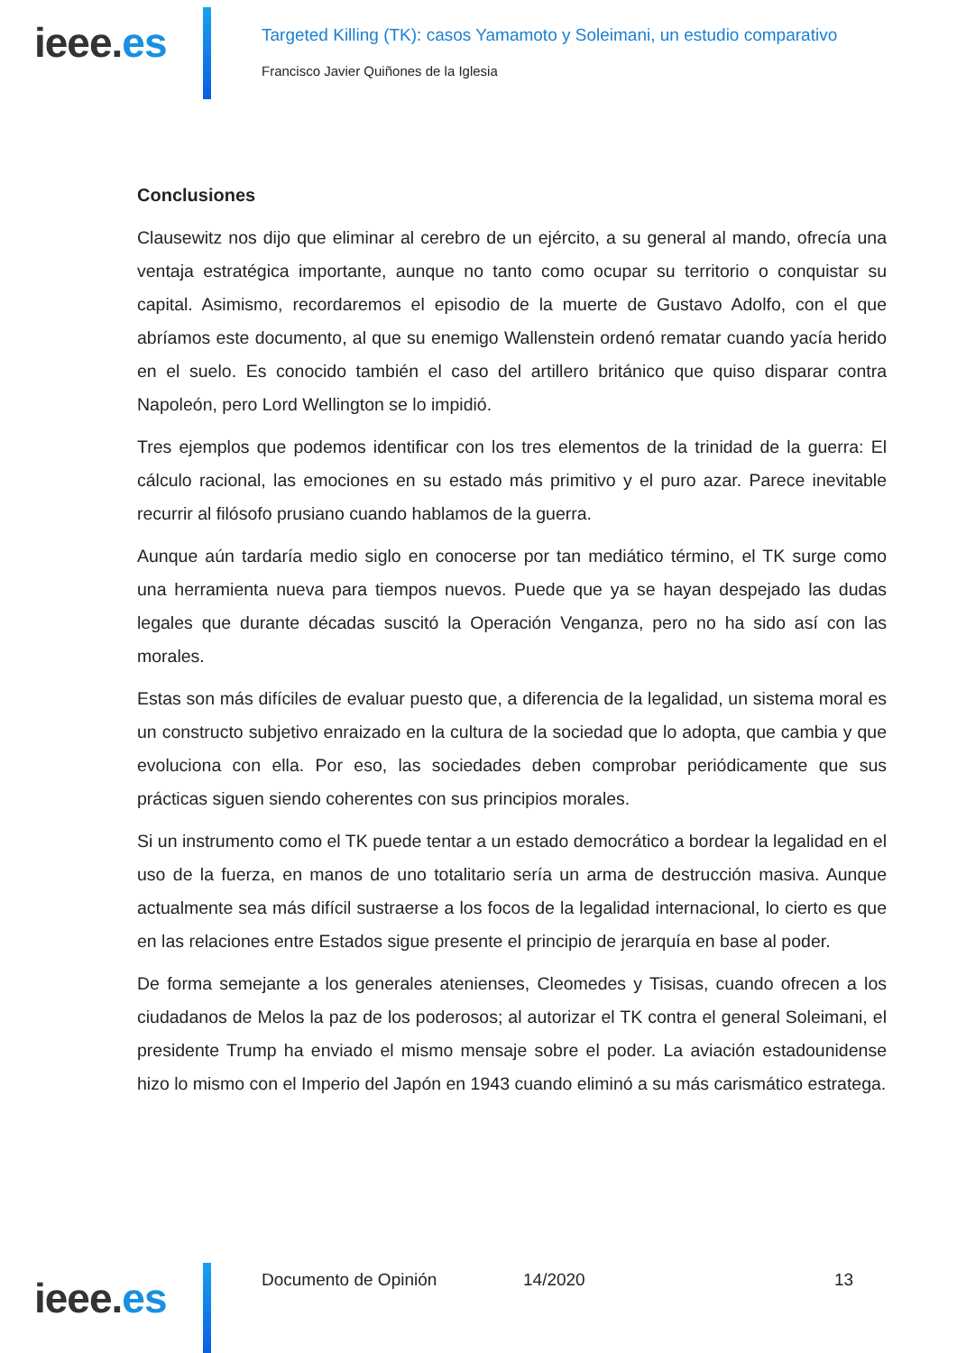ieee.es
Targeted Killing (TK): casos Yamamoto y Soleimani, un estudio comparativo
Francisco Javier Quiñones de la Iglesia
Conclusiones
Clausewitz nos dijo que eliminar al cerebro de un ejército, a su general al mando, ofrecía una ventaja estratégica importante, aunque no tanto como ocupar su territorio o conquistar su capital. Asimismo, recordaremos el episodio de la muerte de Gustavo Adolfo, con el que abríamos este documento, al que su enemigo Wallenstein ordenó rematar cuando yacía herido en el suelo. Es conocido también el caso del artillero británico que quiso disparar contra Napoleón, pero Lord Wellington se lo impidió.
Tres ejemplos que podemos identificar con los tres elementos de la trinidad de la guerra: El cálculo racional, las emociones en su estado más primitivo y el puro azar. Parece inevitable recurrir al filósofo prusiano cuando hablamos de la guerra.
Aunque aún tardaría medio siglo en conocerse por tan mediático término, el TK surge como una herramienta nueva para tiempos nuevos. Puede que ya se hayan despejado las dudas legales que durante décadas suscitó la Operación Venganza, pero no ha sido así con las morales.
Estas son más difíciles de evaluar puesto que, a diferencia de la legalidad, un sistema moral es un constructo subjetivo enraizado en la cultura de la sociedad que lo adopta, que cambia y que evoluciona con ella. Por eso, las sociedades deben comprobar periódicamente que sus prácticas siguen siendo coherentes con sus principios morales.
Si un instrumento como el TK puede tentar a un estado democrático a bordear la legalidad en el uso de la fuerza, en manos de uno totalitario sería un arma de destrucción masiva. Aunque actualmente sea más difícil sustraerse a los focos de la legalidad internacional, lo cierto es que en las relaciones entre Estados sigue presente el principio de jerarquía en base al poder.
De forma semejante a los generales atenienses, Cleomedes y Tisisas, cuando ofrecen a los ciudadanos de Melos la paz de los poderosos; al autorizar el TK contra el general Soleimani, el presidente Trump ha enviado el mismo mensaje sobre el poder. La aviación estadounidense hizo lo mismo con el Imperio del Japón en 1943 cuando eliminó a su más carismático estratega.
ieee.es
Documento de Opinión 14/2020 13